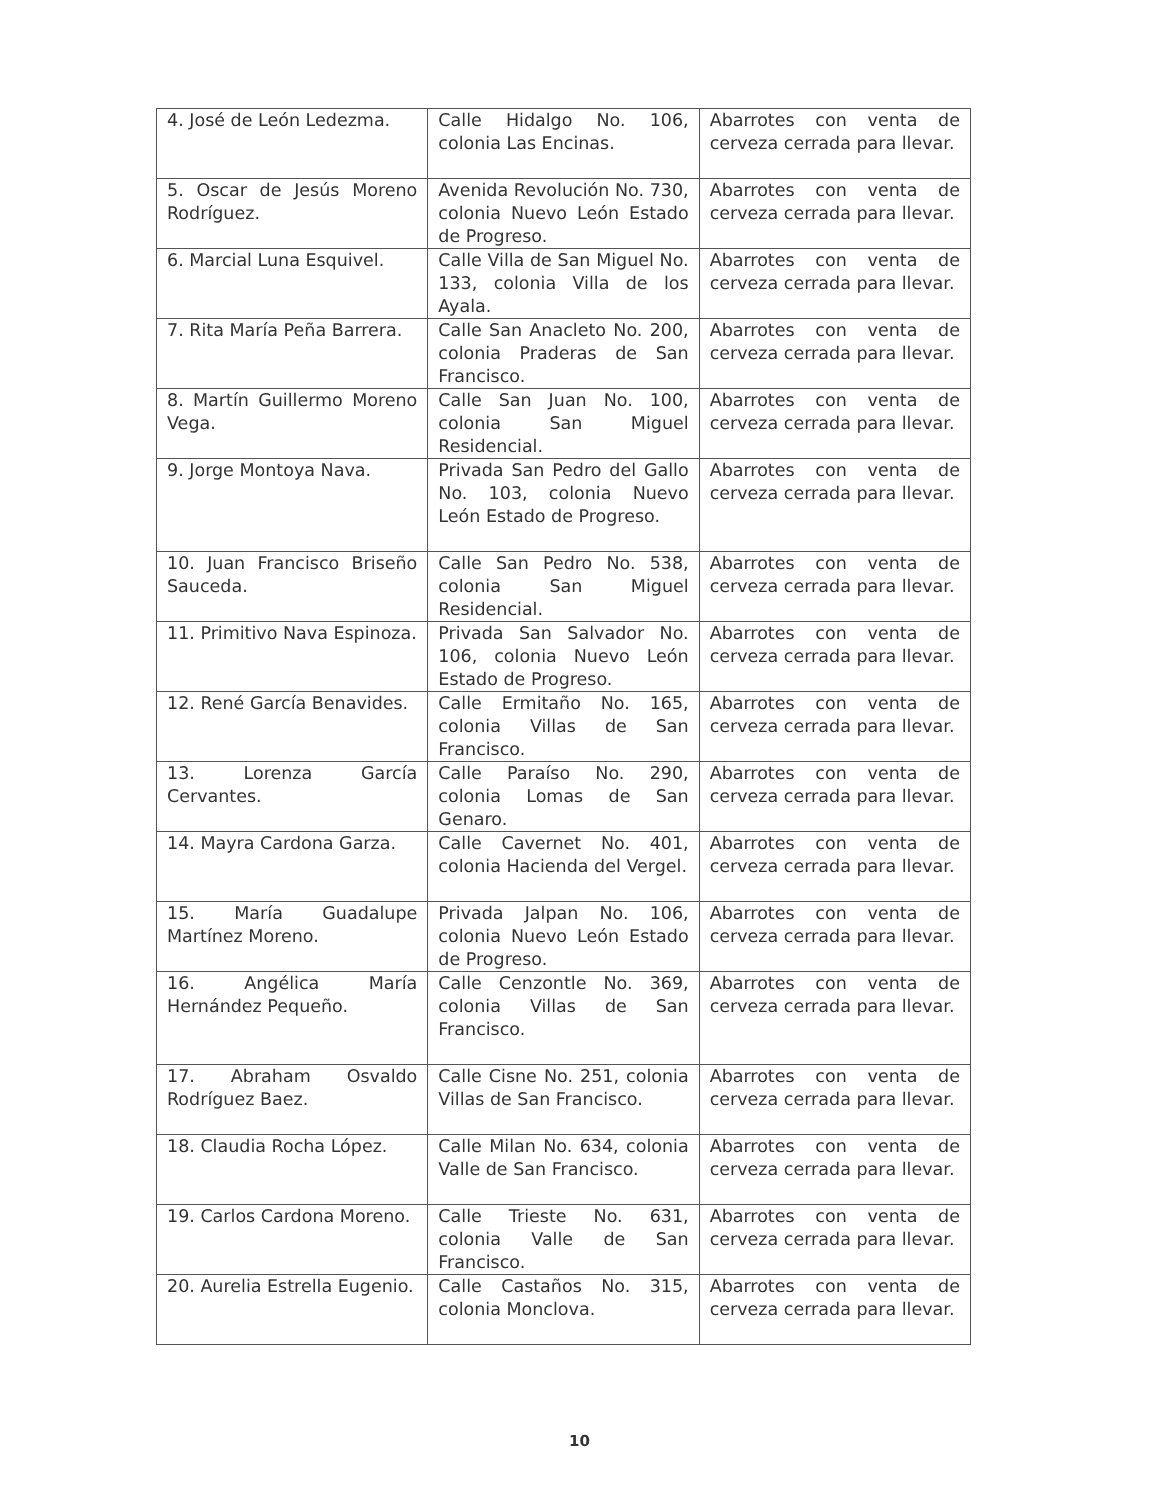| 4. José de León Ledezma. | Calle Hidalgo No. 106, colonia Las Encinas. | Abarrotes con venta de cerveza cerrada para llevar. |
| 5. Oscar de Jesús Moreno Rodríguez. | Avenida Revolución No. 730, colonia Nuevo León Estado de Progreso. | Abarrotes con venta de cerveza cerrada para llevar. |
| 6. Marcial Luna Esquivel. | Calle Villa de San Miguel No. 133, colonia Villa de los Ayala. | Abarrotes con venta de cerveza cerrada para llevar. |
| 7. Rita María Peña Barrera. | Calle San Anacleto No. 200, colonia Praderas de San Francisco. | Abarrotes con venta de cerveza cerrada para llevar. |
| 8. Martín Guillermo Moreno Vega. | Calle San Juan No. 100, colonia San Miguel Residencial. | Abarrotes con venta de cerveza cerrada para llevar. |
| 9. Jorge Montoya Nava. | Privada San Pedro del Gallo No. 103, colonia Nuevo León Estado de Progreso. | Abarrotes con venta de cerveza cerrada para llevar. |
| 10. Juan Francisco Briseño Sauceda. | Calle San Pedro No. 538, colonia San Miguel Residencial. | Abarrotes con venta de cerveza cerrada para llevar. |
| 11. Primitivo Nava Espinoza. | Privada San Salvador No. 106, colonia Nuevo León Estado de Progreso. | Abarrotes con venta de cerveza cerrada para llevar. |
| 12. René García Benavides. | Calle Ermitaño No. 165, colonia Villas de San Francisco. | Abarrotes con venta de cerveza cerrada para llevar. |
| 13. Lorenza García Cervantes. | Calle Paraíso No. 290, colonia Lomas de San Genaro. | Abarrotes con venta de cerveza cerrada para llevar. |
| 14. Mayra Cardona Garza. | Calle Cavernet No. 401, colonia Hacienda del Vergel. | Abarrotes con venta de cerveza cerrada para llevar. |
| 15. María Guadalupe Martínez Moreno. | Privada Jalpan No. 106, colonia Nuevo León Estado de Progreso. | Abarrotes con venta de cerveza cerrada para llevar. |
| 16. Angélica María Hernández Pequeño. | Calle Cenzontle No. 369, colonia Villas de San Francisco. | Abarrotes con venta de cerveza cerrada para llevar. |
| 17. Abraham Osvaldo Rodríguez Baez. | Calle Cisne No. 251, colonia Villas de San Francisco. | Abarrotes con venta de cerveza cerrada para llevar. |
| 18. Claudia Rocha López. | Calle Milan No. 634, colonia Valle de San Francisco. | Abarrotes con venta de cerveza cerrada para llevar. |
| 19. Carlos Cardona Moreno. | Calle Trieste No. 631, colonia Valle de San Francisco. | Abarrotes con venta de cerveza cerrada para llevar. |
| 20. Aurelia Estrella Eugenio. | Calle Castaños No. 315, colonia Monclova. | Abarrotes con venta de cerveza cerrada para llevar. |
10